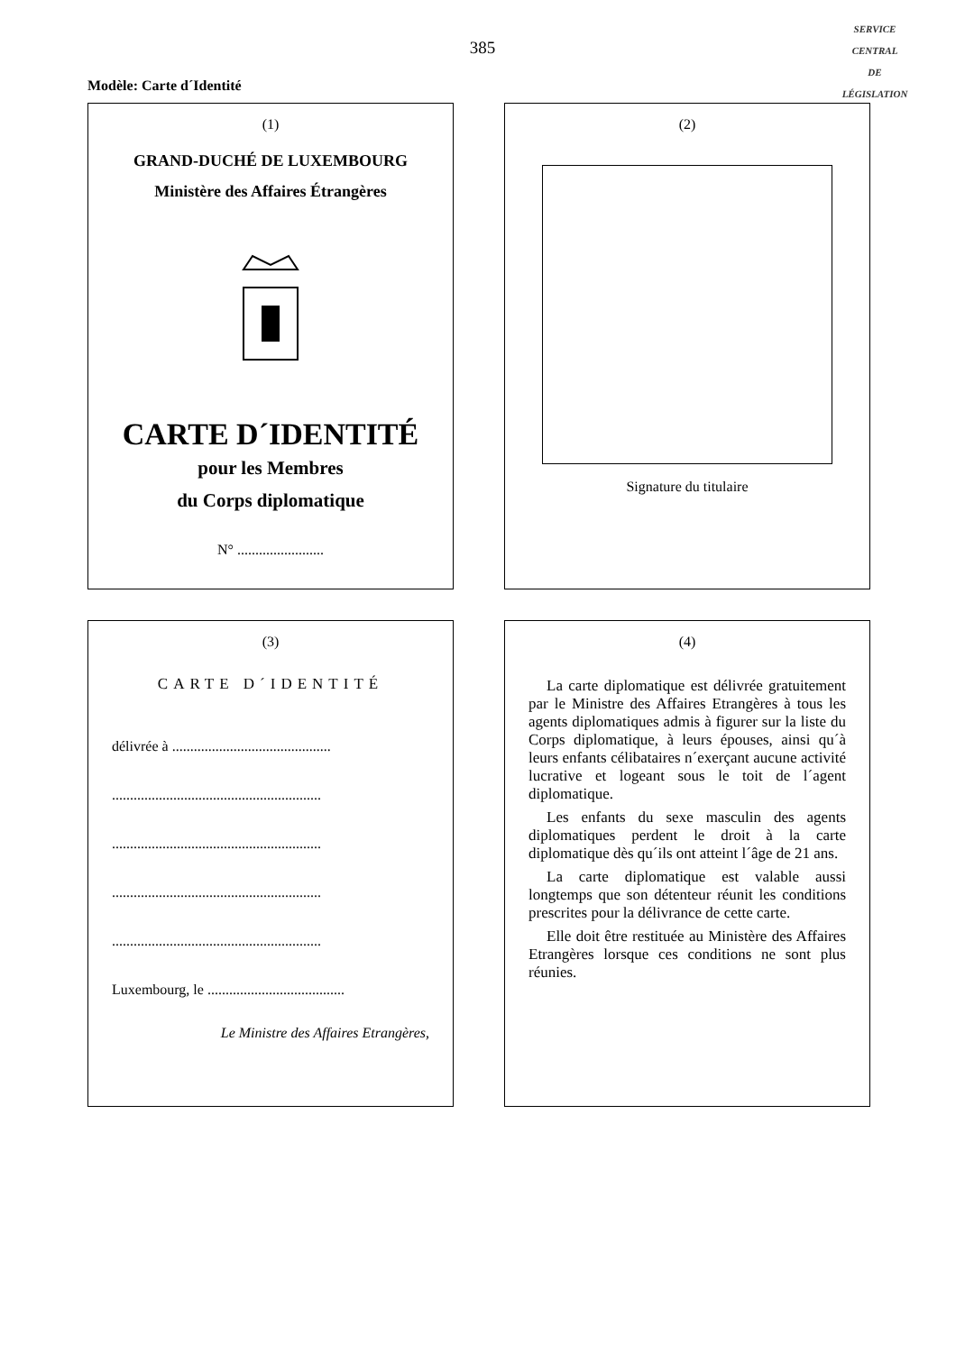385
SERVICE
CENTRAL
DE
LÉGISLATION
Modèle: Carte d´Identité
(1)
GRAND-DUCHÉ DE LUXEMBOURG
Ministère des Affaires Étrangères
CARTE D´IDENTITÉ
pour les Membres
du Corps diplomatique
N° ........................
(2)
Signature du titulaire
(3)
CARTE D´IDENTITÉ
délivrée à ............................................
..........................................................
..........................................................
..........................................................
..........................................................
Luxembourg, le ......................................
Le Ministre des Affaires Etrangères,
(4)
La carte diplomatique est délivrée gratuitement par le Ministre des Affaires Etrangères à tous les agents diplomatiques admis à figurer sur la liste du Corps diplomatique, à leurs épouses, ainsi qu´à leurs enfants célibataires n´exerçant aucune activité lucrative et logeant sous le toit de l´agent diplomatique.
Les enfants du sexe masculin des agents diplomatiques perdent le droit à la carte diplomatique dès qu´ils ont atteint l´âge de 21 ans.
La carte diplomatique est valable aussi longtemps que son détenteur réunit les conditions prescrites pour la délivrance de cette carte.
Elle doit être restituée au Ministère des Affaires Etrangères lorsque ces conditions ne sont plus réunies.